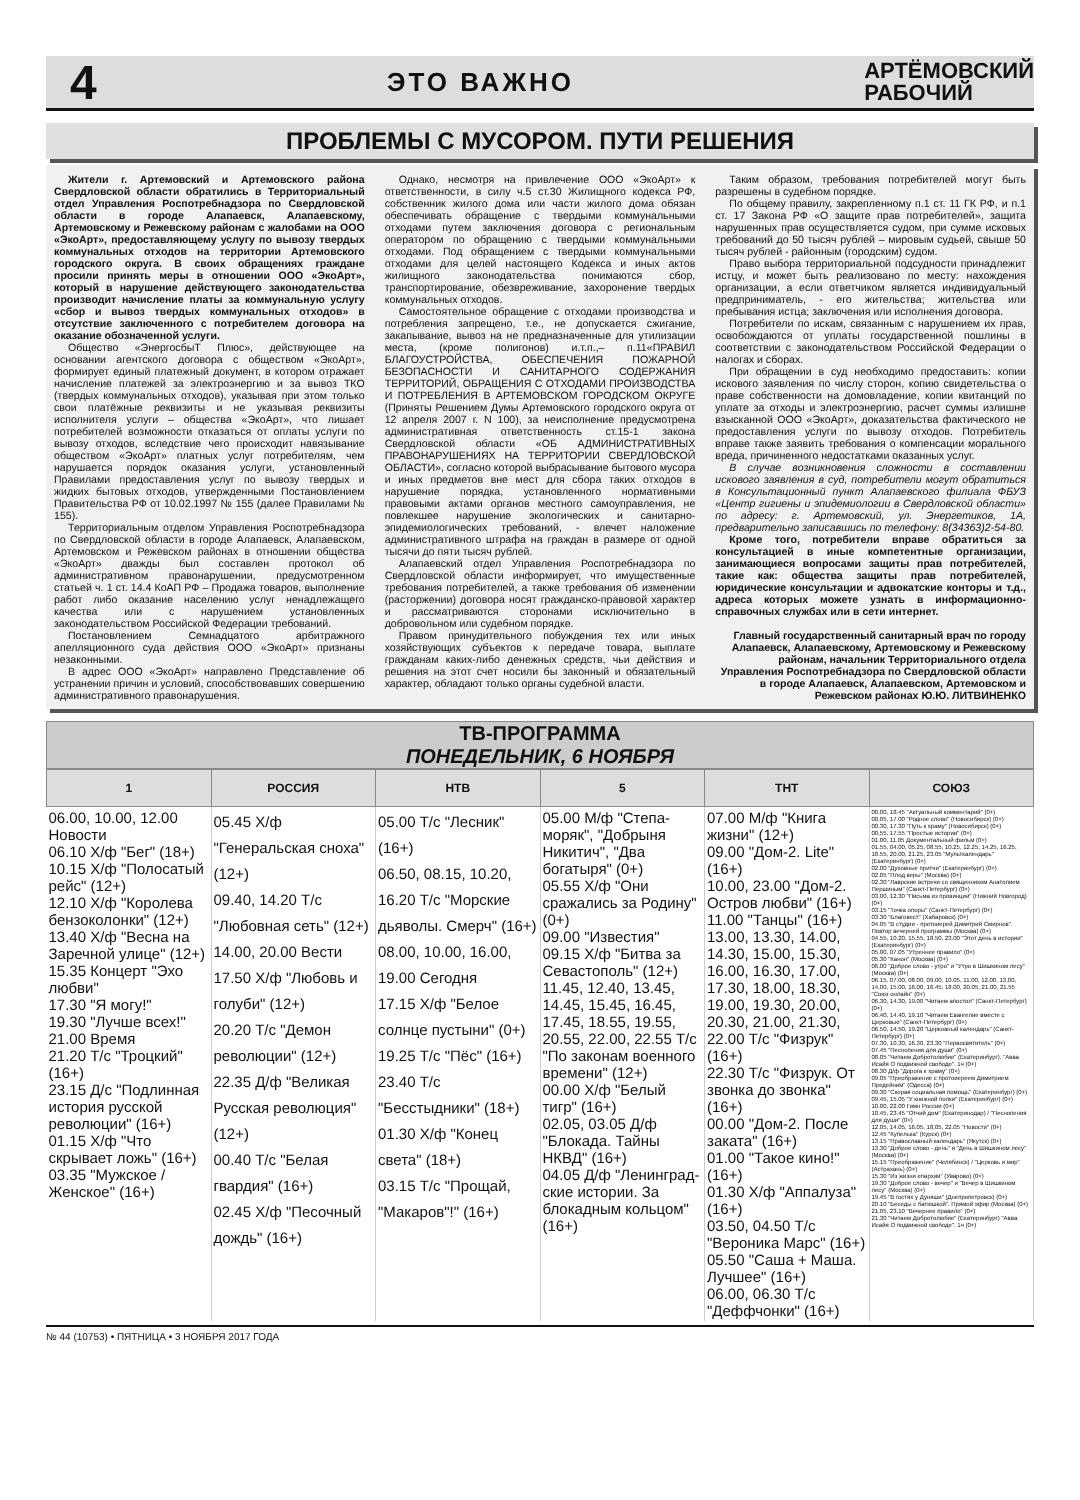4 ЭТО ВАЖНО АРТЁМОВСКИЙ
РАБОЧИЙ
ПРОБЛЕМЫ С МУСОРОМ. ПУТИ РЕШЕНИЯ
Жители г. Артемовский и Артемовского района Свердловской области обратились в Территориальный отдел Управления Роспотребнадзора по Свердловской области в городе Алапаевск, Алапаевскому, Артемовскому и Режевскому районам с жалобами на ООО «ЭкоАрт», предоставляющему услугу по вывозу твердых коммунальных отходов на территории Артемовского городского округа. В своих обращениях граждане просили принять меры в отношении ООО «ЭкоАрт», который в нарушение действующего законодательства производит начисление платы за коммунальную услугу «сбор и вывоз твердых коммунальных отходов» в отсутствие заключенного с потребителем договора на оказание обозначенной услуги.
Общество «ЭнергосбыТ Плюс», действующее на основании агентского договора с обществом «ЭкоАрт», формирует единый платежный документ, в котором отражает начисление платежей за электроэнергию и за вывоз ТКО (твердых коммунальных отходов), указывая при этом только свои платёжные реквизиты и не указывая реквизиты исполнителя услуги – общества «ЭкоАрт», что лишает потребителей возможности отказаться от оплаты услуги по вывозу отходов, вследствие чего происходит навязывание обществом «ЭкоАрт» платных услуг потребителям, чем нарушается порядок оказания услуги, установленный Правилами предоставления услуг по вывозу твердых и жидких бытовых отходов, утвержденными Постановлением Правительства РФ от 10.02.1997 № 155 (далее Правилами № 155).
Территориальным отделом Управления Роспотребнадзора по Свердловской области в городе Алапаевск, Алапаевском, Артемовском и Режевском районах в отношении общества «ЭкоАрт» дважды был составлен протокол об административном правонарушении, предусмотренном статьей ч. 1 ст. 14.4 КоАП РФ – Продажа товаров, выполнение работ либо оказание населению услуг ненадлежащего качества или с нарушением установленных законодательством Российской Федерации требований.
Постановлением Семнадцатого арбитражного апелляционного суда действия ООО «ЭкоАрт» признаны незаконными.
В адрес ООО «ЭкоАрт» направлено Представление об устранении причин и условий, способствовавших совершению административного правонарушения.
Однако, несмотря на привлечение ООО «ЭкоАрт» к ответственности, в силу ч.5 ст.30 Жилищного кодекса РФ, собственник жилого дома или части жилого дома обязан обеспечивать обращение с твердыми коммунальными отходами путем заключения договора с региональным оператором по обращению с твердыми коммунальными отходами. Под обращением с твердыми коммунальными отходами для целей настоящего Кодекса и иных актов жилищного законодательства понимаются сбор, транспортирование, обезвреживание, захоронение твердых коммунальных отходов.
Самостоятельное обращение с отходами производства и потребления запрещено, т.е., не допускается сжигание, закапывание, вывоз на не предназначенные для утилизации места, (кроме полигонов) и.т.п.,– п.11«ПРАВИЛ БЛАГОУСТРОЙСТВА, ОБЕСПЕЧЕНИЯ ПОЖАРНОЙ БЕЗОПАСНОСТИ И САНИТАРНОГО СОДЕРЖАНИЯ ТЕРРИТОРИЙ, ОБРАЩЕНИЯ С ОТХОДАМИ ПРОИЗВОДСТВА И ПОТРЕБЛЕНИЯ В АРТЕМОВСКОМ ГОРОДСКОМ ОКРУГЕ (Приняты Решением Думы Артемовского городского округа от 12 апреля 2007 г. N 100), за неисполнение предусмотрена административная ответственность ст.15-1 закона Свердловской области «ОБ АДМИНИСТРАТИВНЫХ ПРАВОНАРУШЕНИЯХ НА ТЕРРИТОРИИ СВЕРДЛОВСКОЙ ОБЛАСТИ», согласно которой выбрасывание бытового мусора и иных предметов вне мест для сбора таких отходов в нарушение порядка, установленного нормативными правовыми актами органов местного самоуправления, не повлекшее нарушение экологических и санитарно-эпидемиологических требований, - влечет наложение административного штрафа на граждан в размере от одной тысячи до пяти тысяч рублей.
Алапаевский отдел Управления Роспотребнадзора по Свердловской области информирует, что имущественные требования потребителей, а также требования об изменении (расторжении) договора носят гражданско-правовой характер и рассматриваются сторонами исключительно в добровольном или судебном порядке.
Правом принудительного побуждения тех или иных хозяйствующих субъектов к передаче товара, выплате гражданам каких-либо денежных средств, чьи действия и решения на этот счет носили бы законный и обязательный характер, обладают только органы судебной власти.
Таким образом, требования потребителей могут быть разрешены в судебном порядке.
По общему правилу, закрепленному п.1 ст. 11 ГК РФ, и п.1 ст. 17 Закона РФ «О защите прав потребителей», защита нарушенных прав осуществляется судом, при сумме исковых требований до 50 тысяч рублей – мировым судьей, свыше 50 тысяч рублей - районным (городским) судом.
Право выбора территориальной подсудности принадлежит истцу, и может быть реализовано по месту: нахождения организации, а если ответчиком является индивидуальный предприниматель, - его жительства; жительства или пребывания истца; заключения или исполнения договора.
Потребители по искам, связанным с нарушением их прав, освобождаются от уплаты государственной пошлины в соответствии с законодательством Российской Федерации о налогах и сборах.
При обращении в суд необходимо предоставить: копии искового заявления по числу сторон, копию свидетельства о праве собственности на домовладение, копии квитанций по уплате за отходы и электроэнергию, расчет суммы излишне взысканной ООО «ЭкоАрт», доказательства фактического не предоставления услуги по вывозу отходов. Потребитель вправе также заявить требования о компенсации морального вреда, причиненного недостатками оказанных услуг.
В случае возникновения сложности в составлении искового заявления в суд, потребители могут обратиться в Консультационный пункт Алапаевского филиала ФБУЗ «Центр гигиены и эпидемиологии в Свердловской области» по адресу: г. Артемовский, ул. Энергетиков, 1А, предварительно записавшись по телефону: 8(34363)2-54-80.
Кроме того, потребители вправе обратиться за консультацией в иные компетентные организации, занимающиеся вопросами защиты прав потребителей, такие как: общества защиты прав потребителей, юридические консультации и адвокатские конторы и т.д., адреса которых можете узнать в информационно-справочных службах или в сети интернет.
Главный государственный санитарный врач по городу Алапаевск, Алапаевскому, Артемовскому и Режевскому районам, начальник Территориального отдела Управления Роспотребнадзора по Свердловской области в городе Алапаевск, Алапаевском, Артемовском и Режевском районах Ю.Ю. ЛИТВИНЕНКО
ТВ-ПРОГРАММА
ПОНЕДЕЛЬНИК, 6 НОЯБРЯ
| 1 | РОССИЯ | НТВ | 5 | ТНТ | СОЮЗ |
| --- | --- | --- | --- | --- | --- |
| 06.00, 10.00, 12.00 Новости 06.10 Х/ф "Бег" (18+) 10.15 Х/ф "Полосатый рейс" (12+) 12.10 Х/ф "Королева бензоколонки" (12+) 13.40 Х/ф "Весна на Заречной улице" (12+) 15.35 Концерт "Эхо любви" 17.30 "Я могу!" 19.30 "Лучше всех!" 21.00 Время 21.20 Т/с "Троцкий" (16+) 23.15 Д/с "Подлинная история русской революции" (16+) 01.15 Х/ф "Что скрывает ложь" (16+) 03.35 "Мужское / Женское" (16+) | 05.45 Х/ф "Генеральская сноха" (12+) 09.40, 14.20 Т/с "Любовная сеть" (12+) 14.00, 20.00 Вести 17.50 Х/ф "Любовь и голуби" (12+) 20.20 Т/с "Демон революции" (12+) 22.35 Д/ф "Великая Русская революция" (12+) 00.40 Т/с "Белая гвардия" (16+) 02.45 Х/ф "Песочный дождь" (16+) | 05.00 Т/с "Лесник" (16+) 06.50, 08.15, 10.20, 16.20 Т/с "Морские дьяволы. Смерч" (16+) 08.00, 10.00, 16.00, 19.00 Сегодня 17.15 Х/ф "Белое солнце пустыни" (0+) 19.25 Т/с "Пёс" (16+) 23.40 Т/с "Бесстыдники" (18+) 01.30 Х/ф "Конец света" (18+) 03.15 Т/с "Прощай, "Макаров"!" (16+) | 05.00 М/ф "Степа-моряк", "Добрыня Никитич", "Два богатыря" (0+) 05.55 Х/ф "Они сражались за Родину" (0+) 09.00 "Известия" 09.15 Х/ф "Битва за Севастополь" (12+) 11.45, 12.40, 13.45, 14.45, 15.45, 16.45, 17.45, 18.55, 19.55, 20.55, 22.00, 22.55 Т/с "По законам военного времени" (12+) 00.00 Х/ф "Белый тигр" (16+) 02.05, 03.05 Д/ф "Блокада. Тайны НКВД" (16+) 04.05 Д/ф "Ленинград-ские истории. За блокадным кольцом" (16+) | 07.00 М/ф "Книга жизни" (12+) 09.00 "Дом-2. Lite" (16+) 10.00, 23.00 "Дом-2. Остров любви" (16+) 11.00 "Танцы" (16+) 13.00, 13.30, 14.00, 14.30, 15.00, 15.30, 16.00, 16.30, 17.00, 17.30, 18.00, 18.30, 19.00, 19.30, 20.00, 20.30, 21.00, 21.30, 22.00 Т/с "Физрук" (16+) 22.30 Т/с "Физрук. От звонка до звонка" (16+) 00.00 "Дом-2. После заката" (16+) 01.00 "Такое кино!" (16+) 01.30 Х/ф "Аппалуза" (16+) 03.50, 04.50 Т/с "Вероника Марс" (16+) 05.50 "Саша + Маша. Лучшее" (16+) 06.00, 06.30 Т/с "Деффчонки" (16+) | 00.00, 18.45 "Актуальный комментарий" (0+) 00.05, 17.00 "Родное слово" (Новосибирск) (0+) 00.30, 17.30 "Путь к храму" (Новосибирск) (0+) 00.55, 17.55 "Простые истории" (0+) 01.00, 11.05 Документальный фильм (0+) 01.55, 04.00, 05.25, 08.55, 10.25, 12.25, 14.25, 16.25, 18.55, 20.00, 21.25, 23.05 "Мульткалендарь" (Екатеринбург) (0+) 02.00 "Духовные притчи" (Екатеринбург) (0+) 02.05 "Плод веры" (Москва) (0+) 02.30 "Лаврские встречи со священником Анатолием Першиным" (Санкт-Петербург) (0+) 03.00, 12.30 "Письма из провинции" (Нижний Новгород) (0+) 03.15 "Точка опоры" (Санкт-Петербург) (0+) 03.30 "Благовест" (Хабаровск) (0+) 04.05 "В студии - протоиерей Димитрий Смирнов". Повтор вечерней программы (Москва) (0+) 04.55, 10.20, 15.55, 18.50, 23.00 "Этот день в истории" (Екатеринбург) (0+) 05.00, 07.05 "Утреннее правило" (0+) 05.30 "Канон" (Москва) (0+) 06.00 "Доброе слово - утро" и "Утро в Шишкином лесу" (Москва) (0+) 06.15, 07.00, 08.00, 09.00, 10.05, 11.00, 12.00, 13.00, 14.00, 15.00, 16.00, 16.45, 18.00, 20.05, 21.00, 21.55 "Союз онлайн" (0+) 06.30, 14.30, 19.00 "Читаем апостол" (Санкт-Петербург) (0+) 06.40, 14.40, 19.10 "Читаем Евангелие вместе с Церковью" (Санкт-Петербург) (0+) 06.50, 14.50, 19.20 "Церковный календарь" (Санкт-Петербург) (0+) 07.30, 10.30, 16.30, 23.30 "Первосвятитель" (0+) 07.45 "Песнопения для души" (0+) 08.05 "Читаем Добротолюбие" (Екатеринбург). "Авва Исайя О подвижной свободе". 1ч (0+) 08.30 Д/ф "Дорога к храму" (0+) 09.05 "Преображение с протоиереем Димитрием Предейним" (Одесса) (0+) 09.30 "Скорая социальная помощь" (Екатеринбург) (0+) 09.45, 15.05 "У книжной полки" (Екатеринбург) (0+) 10.00, 22.00 Гимн России (0+) 10.45, 23.45 "Отчий дом" (Екатеринодар) / "Песнопения для души" (0+) 12.05, 14.05, 16.05, 18.05, 22.05 "Новости" (0+) 12.45 "Купелька" (Курск) (0+) 13.15 "Православный календарь" (Якутск) (0+) 13.30 "Доброе слово - день" и "День в Шишкином лесу" (Москва) (0+) 15.15 "Преображение" (Челябинск) / "Церковь и мир" (Астрахань) (0+) 15.30 "Из жизни епархии" (Уварово) (0+) 19.30 "Доброе слово - вечер" и "Вечер в Шишкином лесу" (Москва) (0+) 19.45 "В гостях у Дуняши" (Днепропетровск) (0+) 20.10 "Беседы с батюшкой". Прямой эфир (Москва) (0+) 21.05, 23.10 "Вечернее правило" (0+) 21.30 "Читаем Добротолюбие" (Екатеринбург) "Авва Исайя О подвижной свободе". 1ч (0+) |
№ 44 (10753) • ПЯТНИЦА • 3 НОЯБРЯ 2017 ГОДА